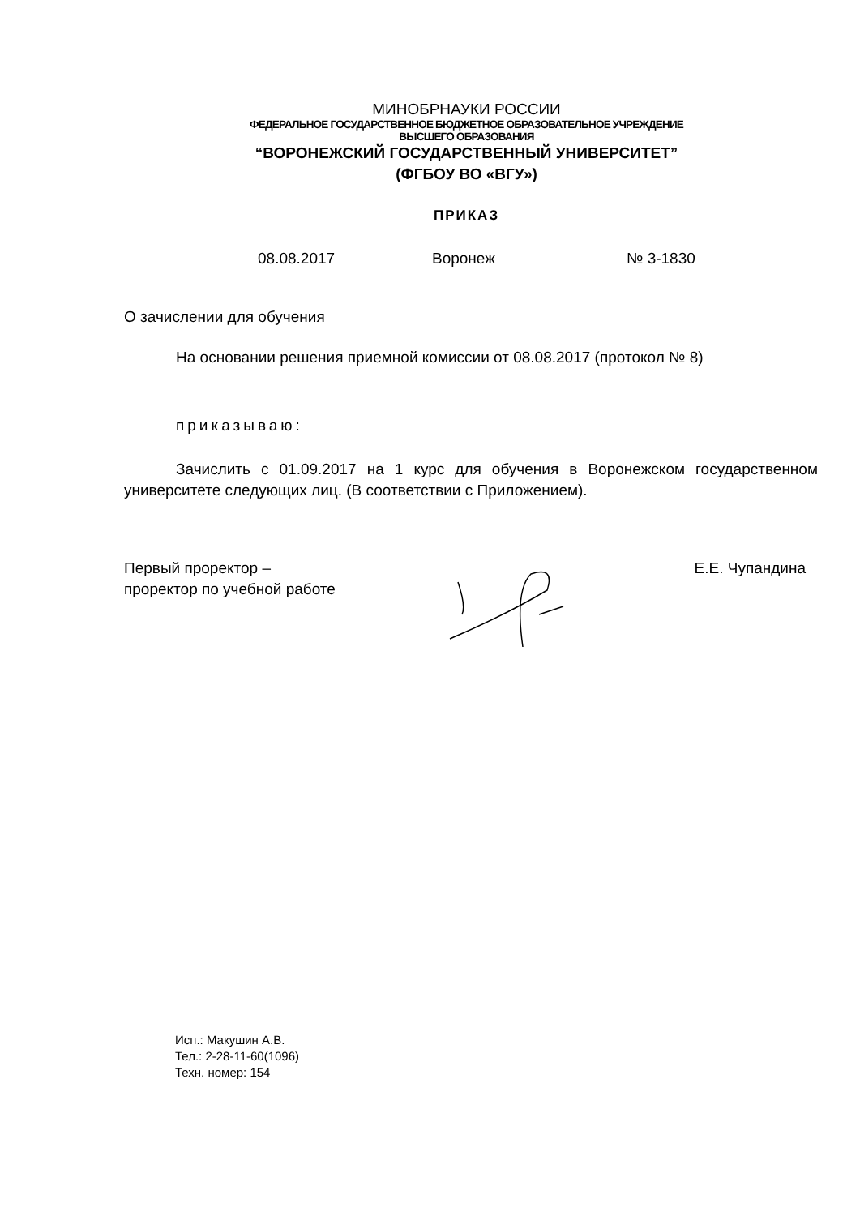МИНОБРНАУКИ РОССИИ
ФЕДЕРАЛЬНОЕ ГОСУДАРСТВЕННОЕ БЮДЖЕТНОЕ ОБРАЗОВАТЕЛЬНОЕ УЧРЕЖДЕНИЕ
ВЫСШЕГО ОБРАЗОВАНИЯ
“ВОРОНЕЖСКИЙ ГОСУДАРСТВЕННЫЙ УНИВЕРСИТЕТ”
(ФГБОУ ВО «ВГУ»)
ПРИКАЗ
08.08.2017 Воронеж № 3-1830
О зачислении для обучения
На основании решения приемной комиссии от 08.08.2017 (протокол № 8)
приказываю:
Зачислить с 01.09.2017 на 1 курс для обучения в Воронежском государственном университете следующих лиц. (В соответствии с Приложением).
Первый проректор –
проректор по учебной работе
Е.Е. Чупандина
Исп.: Макушин А.В.
Тел.: 2-28-11-60(1096)
Техн. номер: 154